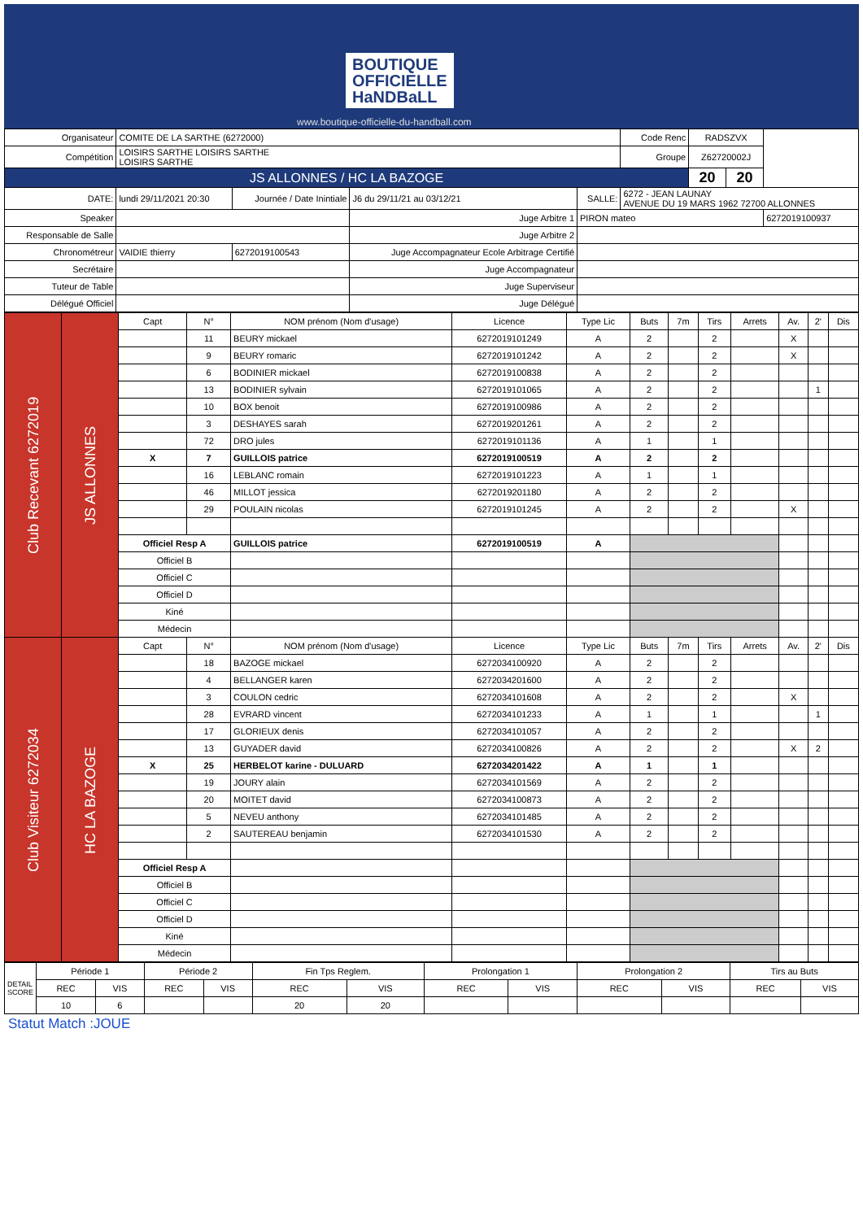BOUTIQUE
OFFICIELLE
HaNDBaLL
www.boutique-officielle-du-handball.com
| Organisateur | COMITE DE LA SARTHE (6272000) | | | | | Code Renc | RADSZVX | | |
| Compétition | LOISIRS SARTHE LOISIRS SARTHE LOISIRS SARTHE | | | | | Groupe | Z62720002J | | |
| JS ALLONNES / HC LA BAZOGE | | | | | | | 20 | 20 | |
| DATE: | lundi 29/11/2021 20:30 | Journée / Date Inintiale | J6 du 29/11/21 au 03/12/21 | SALLE: | 6272 - JEAN LAUNAY AVENUE DU 19 MARS 1962 72700 ALLONNES | | | | |
| Speaker | | | Juge Arbitre 1 | PIRON mateo | | | | | 6272019100937 |
| Responsable de Salle | | | Juge Arbitre 2 | | | | | | |
| Chronométreur | VAIDIE thierry | 6272019100543 | Juge Accompagnateur Ecole Arbitrage Certifié | | | | | | |
| Secrétaire | | | Juge Accompagnateur | | | | | | |
| Tuteur de Table | | | Juge Superviseur | | | | | | |
| Délégué Officiel | | | Juge Délégué | | | | | | |
| Club Recevant 6272019 | JS ALLONNES | Capt | N° | NOM prénom (Nom d'usage) | Licence | Type Lic | Buts | 7m | Tirs | Arrets | Av. | 2' | Dis |
| | | | 11 | BEURY mickael | 6272019101249 | A | 2 | | 2 | | X | | |
| | | | 9 | BEURY romaric | 6272019101242 | A | 2 | | 2 | | X | | |
| | | | 6 | BODINIER mickael | 6272019100838 | A | 2 | | 2 | | | | |
| | | | 13 | BODINIER sylvain | 6272019101065 | A | 2 | | 2 | | | 1 | |
| | | | 10 | BOX benoit | 6272019100986 | A | 2 | | 2 | | | | |
| | | | 3 | DESHAYES sarah | 6272019201261 | A | 2 | | 2 | | | | |
| | | | 72 | DRO jules | 6272019101136 | A | 1 | | 1 | | | | |
| | | X | 7 | GUILLOIS patrice | 6272019100519 | A | 2 | | 2 | | | | |
| | | | 16 | LEBLANC romain | 6272019101223 | A | 1 | | 1 | | | | |
| | | | 46 | MILLOT jessica | 6272019201180 | A | 2 | | 2 | | | | |
| | | | 29 | POULAIN nicolas | 6272019101245 | A | 2 | | 2 | | X | | |
| | | Officiel Resp A | | GUILLOIS patrice | 6272019100519 | A | | | | | | | |
| | | Officiel B | | | | | | | | | | | |
| | | Officiel C | | | | | | | | | | | |
| | | Officiel D | | | | | | | | | | | |
| | | Kiné | | | | | | | | | | | |
| | | Médecin | | | | | | | | | | | |
| Club Visiteur 6272034 | HC LA BAZOGE | Capt | N° | NOM prénom (Nom d'usage) | Licence | Type Lic | Buts | 7m | Tirs | Arrets | Av. | 2' | Dis |
| | | | 18 | BAZOGE mickael | 6272034100920 | A | 2 | | 2 | | | | |
| | | | 4 | BELLANGER karen | 6272034201600 | A | 2 | | 2 | | | | |
| | | | 3 | COULON cedric | 6272034101608 | A | 2 | | 2 | | X | | |
| | | | 28 | EVRARD vincent | 6272034101233 | A | 1 | | 1 | | | 1 | |
| | | | 17 | GLORIEUX denis | 6272034101057 | A | 2 | | 2 | | | | |
| | | | 13 | GUYADER david | 6272034100826 | A | 2 | | 2 | | X | 2 | |
| | | X | 25 | HERBELOT karine - DULUARD | 6272034201422 | A | 1 | | 1 | | | | |
| | | | 19 | JOURY alain | 6272034101569 | A | 2 | | 2 | | | | |
| | | | 20 | MOITET david | 6272034100873 | A | 2 | | 2 | | | | |
| | | | 5 | NEVEU anthony | 6272034101485 | A | 2 | | 2 | | | | |
| | | | 2 | SAUTEREAU benjamin | 6272034101530 | A | 2 | | 2 | | | | |
| | | Officiel Resp A | | | | | | | | | | | |
| | | Officiel B | | | | | | | | | | | |
| | | Officiel C | | | | | | | | | | | |
| | | Officiel D | | | | | | | | | | | |
| | | Kiné | | | | | | | | | | | |
| | | Médecin | | | | | | | | | | | |
| DETAIL SCORE | Période 1 | | Période 2 | | Fin Tps Reglem. | | Prolongation 1 | | Prolongation 2 | | Tirs au Buts | |
| | REC | VIS | REC | VIS | REC | VIS | REC | VIS | REC | VIS | REC | VIS |
| | 10 | 6 | | | 20 | 20 | | | | | | |
Statut Match :JOUE